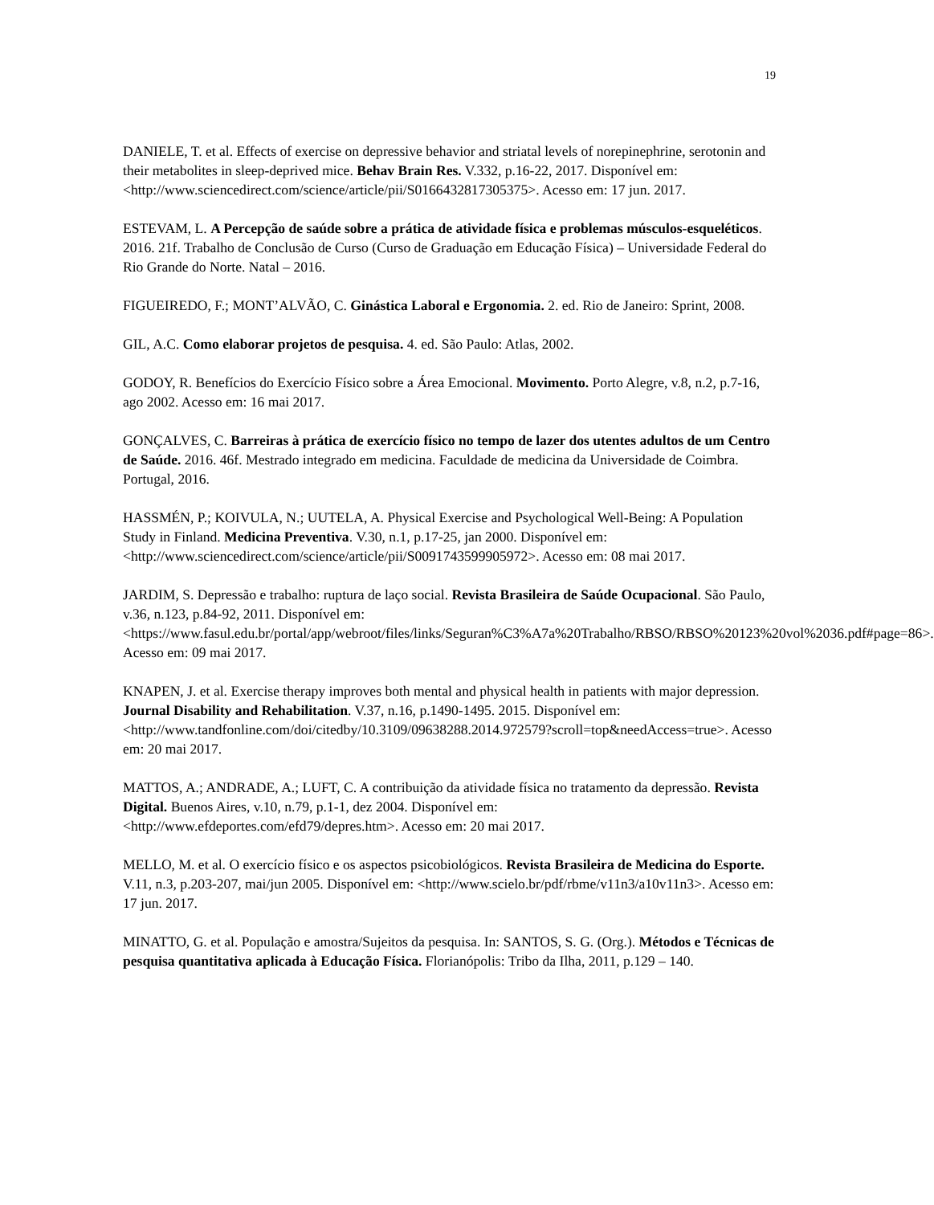19
DANIELE, T. et al. Effects of exercise on depressive behavior and striatal levels of norepinephrine, serotonin and their metabolites in sleep-deprived mice. Behav Brain Res. V.332, p.16-22, 2017. Disponível em: <http://www.sciencedirect.com/science/article/pii/S0166432817305375>. Acesso em: 17 jun. 2017.
ESTEVAM, L. A Percepção de saúde sobre a prática de atividade física e problemas músculos-esqueléticos. 2016. 21f. Trabalho de Conclusão de Curso (Curso de Graduação em Educação Física) – Universidade Federal do Rio Grande do Norte. Natal – 2016.
FIGUEIREDO, F.; MONT’ALVÃO, C. Ginástica Laboral e Ergonomia. 2. ed. Rio de Janeiro: Sprint, 2008.
GIL, A.C. Como elaborar projetos de pesquisa. 4. ed. São Paulo: Atlas, 2002.
GODOY, R. Benefícios do Exercício Físico sobre a Área Emocional. Movimento. Porto Alegre, v.8, n.2, p.7-16, ago 2002. Acesso em: 16 mai 2017.
GONÇALVES, C. Barreiras à prática de exercício físico no tempo de lazer dos utentes adultos de um Centro de Saúde. 2016. 46f. Mestrado integrado em medicina. Faculdade de medicina da Universidade de Coimbra. Portugal, 2016.
HASSMÉN, P.; KOIVULA, N.; UUTELA, A. Physical Exercise and Psychological Well-Being: A Population Study in Finland. Medicina Preventiva. V.30, n.1, p.17-25, jan 2000. Disponível em: <http://www.sciencedirect.com/science/article/pii/S0091743599905972>. Acesso em: 08 mai 2017.
JARDIM, S. Depressão e trabalho: ruptura de laço social. Revista Brasileira de Saúde Ocupacional. São Paulo, v.36, n.123, p.84-92, 2011. Disponível em: <https://www.fasul.edu.br/portal/app/webroot/files/links/Seguran%C3%A7a%20Trabalho/RBSO/RBSO%20123%20vol%2036.pdf#page=86>. Acesso em: 09 mai 2017.
KNAPEN, J. et al. Exercise therapy improves both mental and physical health in patients with major depression. Journal Disability and Rehabilitation. V.37, n.16, p.1490-1495. 2015. Disponível em: <http://www.tandfonline.com/doi/citedby/10.3109/09638288.2014.972579?scroll=top&needAccess=true>. Acesso em: 20 mai 2017.
MATTOS, A.; ANDRADE, A.; LUFT, C. A contribuição da atividade física no tratamento da depressão. Revista Digital. Buenos Aires, v.10, n.79, p.1-1, dez 2004. Disponível em: <http://www.efdeportes.com/efd79/depres.htm>. Acesso em: 20 mai 2017.
MELLO, M. et al. O exercício físico e os aspectos psicobiológicos. Revista Brasileira de Medicina do Esporte. V.11, n.3, p.203-207, mai/jun 2005. Disponível em: <http://www.scielo.br/pdf/rbme/v11n3/a10v11n3>. Acesso em: 17 jun. 2017.
MINATTO, G. et al. População e amostra/Sujeitos da pesquisa. In: SANTOS, S. G. (Org.). Métodos e Técnicas de pesquisa quantitativa aplicada à Educação Física. Florianópolis: Tribo da Ilha, 2011, p.129 – 140.